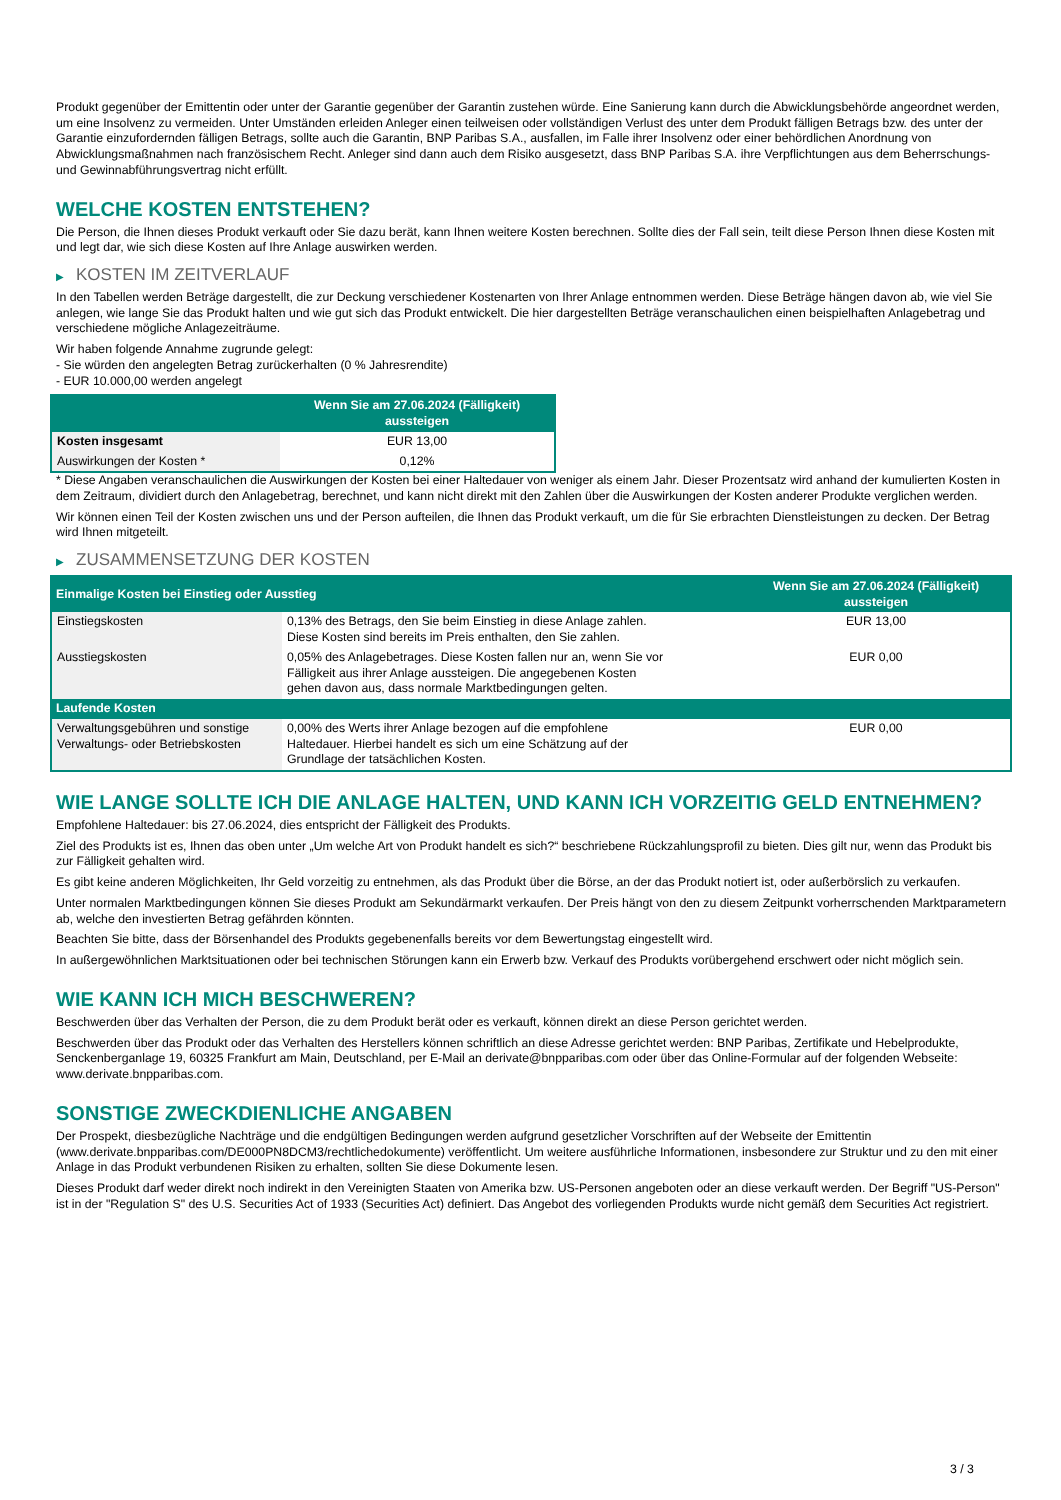Produkt gegenüber der Emittentin oder unter der Garantie gegenüber der Garantin zustehen würde. Eine Sanierung kann durch die Abwicklungsbehörde angeordnet werden, um eine Insolvenz zu vermeiden. Unter Umständen erleiden Anleger einen teilweisen oder vollständigen Verlust des unter dem Produkt fälligen Betrags bzw. des unter der Garantie einzufordernden fälligen Betrags, sollte auch die Garantin, BNP Paribas S.A., ausfallen, im Falle ihrer Insolvenz oder einer behördlichen Anordnung von Abwicklungsmaßnahmen nach französischem Recht. Anleger sind dann auch dem Risiko ausgesetzt, dass BNP Paribas S.A. ihre Verpflichtungen aus dem Beherrschungs- und Gewinnabführungsvertrag nicht erfüllt.
WELCHE KOSTEN ENTSTEHEN?
Die Person, die Ihnen dieses Produkt verkauft oder Sie dazu berät, kann Ihnen weitere Kosten berechnen. Sollte dies der Fall sein, teilt diese Person Ihnen diese Kosten mit und legt dar, wie sich diese Kosten auf Ihre Anlage auswirken werden.
▶ KOSTEN IM ZEITVERLAUF
In den Tabellen werden Beträge dargestellt, die zur Deckung verschiedener Kostenarten von Ihrer Anlage entnommen werden. Diese Beträge hängen davon ab, wie viel Sie anlegen, wie lange Sie das Produkt halten und wie gut sich das Produkt entwickelt. Die hier dargestellten Beträge veranschaulichen einen beispielhaften Anlagebetrag und verschiedene mögliche Anlagezeiträume.
Wir haben folgende Annahme zugrunde gelegt:
- Sie würden den angelegten Betrag zurückerhalten (0 % Jahresrendite)
- EUR 10.000,00 werden angelegt
| | Wenn Sie am 27.06.2024 (Fälligkeit) aussteigen |
| --- | --- |
| Kosten insgesamt | EUR 13,00 |
| Auswirkungen der Kosten * | 0,12% |
* Diese Angaben veranschaulichen die Auswirkungen der Kosten bei einer Haltedauer von weniger als einem Jahr. Dieser Prozentsatz wird anhand der kumulierten Kosten in dem Zeitraum, dividiert durch den Anlagebetrag, berechnet, und kann nicht direkt mit den Zahlen über die Auswirkungen der Kosten anderer Produkte verglichen werden.
Wir können einen Teil der Kosten zwischen uns und der Person aufteilen, die Ihnen das Produkt verkauft, um die für Sie erbrachten Dienstleistungen zu decken. Der Betrag wird Ihnen mitgeteilt.
▶ ZUSAMMENSETZUNG DER KOSTEN
| Einmalige Kosten bei Einstieg oder Ausstieg | | Wenn Sie am 27.06.2024 (Fälligkeit) aussteigen |
| --- | --- | --- |
| Einstiegskosten | 0,13% des Betrags, den Sie beim Einstieg in diese Anlage zahlen. Diese Kosten sind bereits im Preis enthalten, den Sie zahlen. | EUR 13,00 |
| Ausstiegskosten | 0,05% des Anlagebetrages. Diese Kosten fallen nur an, wenn Sie vor Fälligkeit aus ihrer Anlage aussteigen. Die angegebenen Kosten gehen davon aus, dass normale Marktbedingungen gelten. | EUR 0,00 |
| Laufende Kosten | | |
| Verwaltungsgebühren und sonstige Verwaltungs- oder Betriebskosten | 0,00% des Werts ihrer Anlage bezogen auf die empfohlene Haltedauer. Hierbei handelt es sich um eine Schätzung auf der Grundlage der tatsächlichen Kosten. | EUR 0,00 |
WIE LANGE SOLLTE ICH DIE ANLAGE HALTEN, UND KANN ICH VORZEITIG GELD ENTNEHMEN?
Empfohlene Haltedauer: bis 27.06.2024, dies entspricht der Fälligkeit des Produkts.
Ziel des Produkts ist es, Ihnen das oben unter „Um welche Art von Produkt handelt es sich?“ beschriebene Rückzahlungsprofil zu bieten. Dies gilt nur, wenn das Produkt bis zur Fälligkeit gehalten wird.
Es gibt keine anderen Möglichkeiten, Ihr Geld vorzeitig zu entnehmen, als das Produkt über die Börse, an der das Produkt notiert ist, oder außerbörslich zu verkaufen.
Unter normalen Marktbedingungen können Sie dieses Produkt am Sekundärmarkt verkaufen. Der Preis hängt von den zu diesem Zeitpunkt vorherrschenden Marktparametern ab, welche den investierten Betrag gefährden könnten.
Beachten Sie bitte, dass der Börsenhandel des Produkts gegebenenfalls bereits vor dem Bewertungstag eingestellt wird.
In außergewöhnlichen Marktsituationen oder bei technischen Störungen kann ein Erwerb bzw. Verkauf des Produkts vorübergehend erschwert oder nicht möglich sein.
WIE KANN ICH MICH BESCHWEREN?
Beschwerden über das Verhalten der Person, die zu dem Produkt berät oder es verkauft, können direkt an diese Person gerichtet werden.
Beschwerden über das Produkt oder das Verhalten des Herstellers können schriftlich an diese Adresse gerichtet werden: BNP Paribas, Zertifikate und Hebelprodukte, Senckenberganlage 19, 60325 Frankfurt am Main, Deutschland, per E-Mail an derivate@bnpparibas.com oder über das Online-Formular auf der folgenden Webseite: www.derivate.bnpparibas.com.
SONSTIGE ZWECKDIENLICHE ANGABEN
Der Prospekt, diesbezügliche Nachträge und die endgültigen Bedingungen werden aufgrund gesetzlicher Vorschriften auf der Webseite der Emittentin (www.derivate.bnpparibas.com/DE000PN8DCM3/rechtlichedokumente) veröffentlicht. Um weitere ausführliche Informationen, insbesondere zur Struktur und zu den mit einer Anlage in das Produkt verbundenen Risiken zu erhalten, sollten Sie diese Dokumente lesen.
Dieses Produkt darf weder direkt noch indirekt in den Vereinigten Staaten von Amerika bzw. US-Personen angeboten oder an diese verkauft werden. Der Begriff "US-Person" ist in der "Regulation S" des U.S. Securities Act of 1933 (Securities Act) definiert. Das Angebot des vorliegenden Produkts wurde nicht gemäß dem Securities Act registriert.
3 / 3